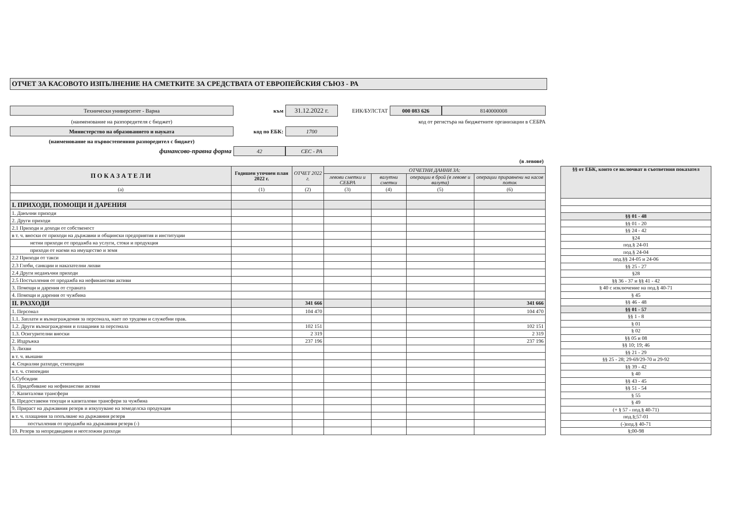ОТЧЕТ ЗА КАСОВОТО ИЗПЪЛНЕНИЕ НА СМЕТКИТЕ ЗА СРЕДСТВАТА ОТ ЕВРОПЕЙСКИЯ СЪЮЗ - РА
Технически университет - Варна
към
31.12.2022 г.
ЕИК/БУЛСТАТ
000 083 626
8140000008
(наименование на разпоредителя с бюджет)
код от регистъра на бюджетните организации в СЕБРА
Министерство на образованието и науката
код по ЕБК:
1700
(наименование на първостепенния разпоредител с бюджет)
финансово-правна форма
42
СЕС - РА
(в левове)
| П О К А З А Т Е Л И | Годишен уточнен план 2022 г. | ОТЧЕТ 2022 г. | ОТЧЕТНИ ДАННИ ЗА: | | | |
| --- | --- | --- | --- | --- | --- | --- |
| | | | левови сметки и СЕБРА | валутни сметки | операции в брой (в левове и валута) | операции приравнени на касов поток |
| (а) | (1) | (2) | (3) | (4) | (5) | (6) |
| I. ПРИХОДИ, ПОМОЩИ И ДАРЕНИЯ | | | | | | |
| 1. Данъчни приходи | | | | | | |
| 2. Други приходи | | | | | | |
| 2.1 Приходи и доходи от собственост | | | | | | |
| в т. ч. вноски от приходи на държавни и общински предприятия и институции | | | | | | |
| нетни приходи от продажба на услуги, стоки и продукция | | | | | | |
| приходи от наеми на имущество и земя | | | | | | |
| 2.2 Приходи от такси | | | | | | |
| 2.3 Глоби, санкции и наказателни лихви | | | | | | |
| 2.4 Други неданъчни приходи | | | | | | |
| 2.5 Постъпления от продажба на нефинансови активи | | | | | | |
| 3. Помощи и дарения от страната | | | | | | |
| 4. Помощи и дарения от чужбина | | | | | | |
| II. РАЗХОДИ | | 341 666 | | | | 341 666 |
| 1. Персонал | | 104 470 | | | | 104 470 |
| 1.1. Заплати и възнаграждения за персонала, нает по трудови и служебни прав. | | | | | | |
| 1.2. Други възнаграждения и плащания за персонала | | 102 151 | | | | 102 151 |
| 1.3. Осигурителни вноски | | 2 319 | | | | 2 319 |
| 2. Издръжка | | 237 196 | | | | 237 196 |
| 3. Лихви | | | | | | |
| в т. ч. външни | | | | | | |
| 4. Социални разходи, стипендии | | | | | | |
| в т. ч. стипендии | | | | | | |
| 5.Субсидии | | | | | | |
| 6. Придобиване на нефинансови активи | | | | | | |
| 7. Капиталови трансфери | | | | | | |
| 8. Предоставени текущи и капиталови трансфери за чужбина | | | | | | |
| 9. Прираст на държавния резерв и изкупуване на земеделска продукция | | | | | | |
| в т. ч. плащания за попълване на държавния резерв | | | | | | |
| постъпления от продажби на държавния резерв (-) | | | | | | |
| 10. Резерв за непредвидини и неотложни разходи | | | | | | |
| §§ от ЕБК, които се включват в съответния показател |
| --- |
| §§ 01 - 48 |
| §§ 01 - 20 |
| §§ 24 - 42 |
| §24 |
| под.§ 24-01 |
| под.§ 24-04 |
| под.§§ 24-05 и 24-06 |
| §§ 25 - 27 |
| §28 |
| §§ 36 - 37 и §§ 41 - 42 |
| § 40 с изключение на под.§ 40-71 |
| § 45 |
| §§ 46 - 48 |
| §§ 01 - 57 |
| §§ 1 - 8 |
| § 01 |
| § 02 |
| §§ 05 и 08 |
| §§ 10; 19; 46 |
| §§ 21 - 29 |
| §§ 25 - 28; 29-69/29-70 и 29-92 |
| §§ 39 - 42 |
| § 40 |
| §§ 43 - 45 |
| §§ 51 - 54 |
| § 55 |
| § 49 |
| (+ § 57 - под.§ 40-71) |
| под.§;57-01 |
| (-)под.§ 40-71 |
| §;00-98 |